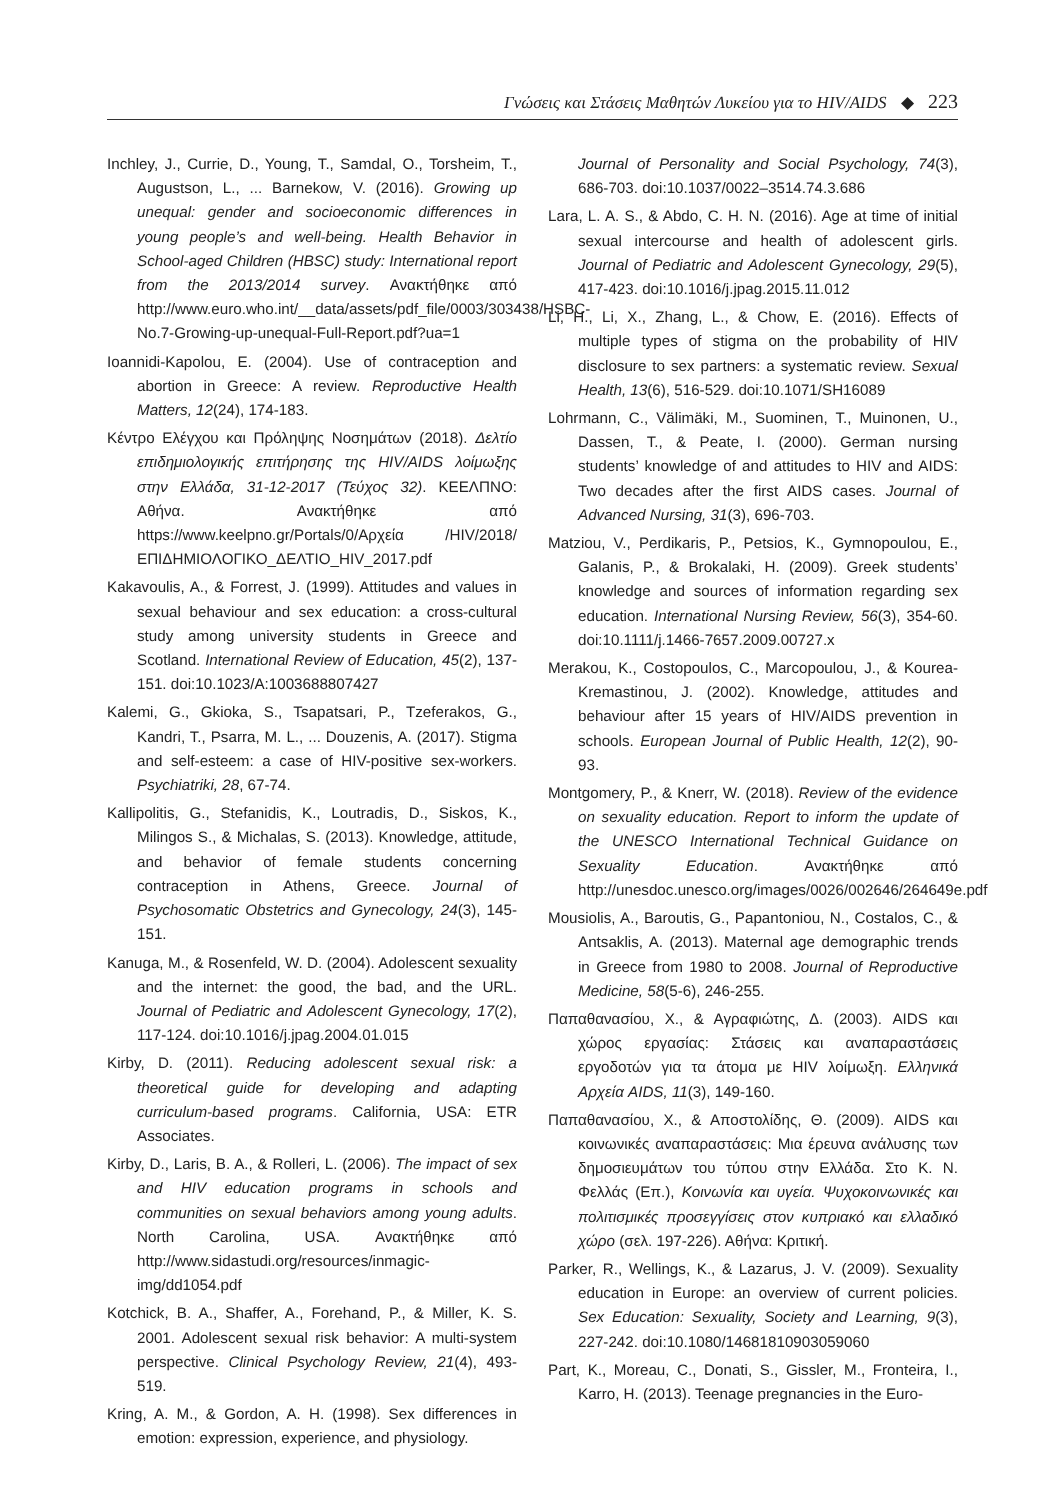Γνώσεις και Στάσεις Μαθητών Λυκείου για το HIV/AIDS ◆ 223
Inchley, J., Currie, D., Young, T., Samdal, O., Torsheim, T., Augustson, L., ... Barnekow, V. (2016). Growing up unequal: gender and socioeconomic differences in young people’s and well-being. Health Behavior in School-aged Children (HBSC) study: International report from the 2013/2014 survey. Ανακτήθηκε από http://www.euro.who.int/__data/assets/pdf_file/0003/303438/HSBC-No.7-Growing-up-unequal-Full-Report.pdf?ua=1
Ioannidi-Kapolou, E. (2004). Use of contraception and abortion in Greece: A review. Reproductive Health Matters, 12(24), 174-183.
Κέντρο Ελέγχου και Πρόληψης Νοσημάτων (2018). Δελτίο επιδημιολογικής επιτήρησης της HIV/AIDS λοίμωξης στην Ελλάδα, 31-12-2017 (Τεύχος 32). ΚΕΕΛΠΝΟ: Αθήνα. Ανακτήθηκε από https://www.keelpno.gr/Portals/0/Αρχεία /HIV/2018/ΕΠΙΔΗΜΙΟΛΟΓΙΚΟ_ΔΕΛΤΙΟ_HIV_2017.pdf
Kakavoulis, A., & Forrest, J. (1999). Attitudes and values in sexual behaviour and sex education: a cross-cultural study among university students in Greece and Scotland. International Review of Education, 45(2), 137-151. doi:10.1023/A:1003688807427
Kalemi, G., Gkioka, S., Tsapatsari, P., Tzeferakos, G., Kandri, T., Psarra, M. L., ... Douzenis, A. (2017). Stigma and self-esteem: a case of HIV-positive sex-workers. Psychiatriki, 28, 67-74.
Kallipolitis, G., Stefanidis, K., Loutradis, D., Siskos, K., Milingos S., & Michalas, S. (2013). Knowledge, attitude, and behavior of female students concerning contraception in Athens, Greece. Journal of Psychosomatic Obstetrics and Gynecology, 24(3), 145-151.
Kanuga, M., & Rosenfeld, W. D. (2004). Adolescent sexuality and the internet: the good, the bad, and the URL. Journal of Pediatric and Adolescent Gynecology, 17(2), 117-124. doi:10.1016/j.jpag.2004.01.015
Kirby, D. (2011). Reducing adolescent sexual risk: a theoretical guide for developing and adapting curriculum-based programs. California, USA: ETR Associates.
Kirby, D., Laris, B. A., & Rolleri, L. (2006). The impact of sex and HIV education programs in schools and communities on sexual behaviors among young adults. North Carolina, USA. Ανακτήθηκε από http://www.sidastudi.org/resources/inmagic-img/dd1054.pdf
Kotchick, B. A., Shaffer, A., Forehand, P., & Miller, K. S. 2001. Adolescent sexual risk behavior: A multi-system perspective. Clinical Psychology Review, 21(4), 493-519.
Kring, A. M., & Gordon, A. H. (1998). Sex differences in emotion: expression, experience, and physiology.
Journal of Personality and Social Psychology, 74(3), 686-703. doi:10.1037/0022–3514.74.3.686
Lara, L. A. S., & Abdo, C. H. N. (2016). Age at time of initial sexual intercourse and health of adolescent girls. Journal of Pediatric and Adolescent Gynecology, 29(5), 417-423. doi:10.1016/j.jpag.2015.11.012
Li, H., Li, X., Zhang, L., & Chow, E. (2016). Effects of multiple types of stigma on the probability of HIV disclosure to sex partners: a systematic review. Sexual Health, 13(6), 516-529. doi:10.1071/SH16089
Lohrmann, C., Välimäki, M., Suominen, T., Muinonen, U., Dassen, T., & Peate, I. (2000). German nursing students’ knowledge of and attitudes to HIV and AIDS: Two decades after the first AIDS cases. Journal of Advanced Nursing, 31(3), 696-703.
Matziou, V., Perdikaris, P., Petsios, K., Gymnopoulou, E., Galanis, P., & Brokalaki, H. (2009). Greek students’ knowledge and sources of information regarding sex education. International Nursing Review, 56(3), 354-60. doi:10.1111/j.1466-7657.2009.00727.x
Merakou, K., Costopoulos, C., Marcopoulou, J., & Kourea-Kremastinou, J. (2002). Knowledge, attitudes and behaviour after 15 years of HIV/AIDS prevention in schools. European Journal of Public Health, 12(2), 90-93.
Montgomery, P., & Knerr, W. (2018). Review of the evidence on sexuality education. Report to inform the update of the UNESCO International Technical Guidance on Sexuality Education. Ανακτήθηκε από http://unesdoc.unesco.org/images/0026/002646/264649e.pdf
Mousiolis, A., Baroutis, G., Papantoniou, N., Costalos, C., & Antsaklis, A. (2013). Maternal age demographic trends in Greece from 1980 to 2008. Journal of Reproductive Medicine, 58(5-6), 246-255.
Παπαθανασίου, Χ., & Αγραφιώτης, Δ. (2003). AIDS και χώρος εργασίας: Στάσεις και αναπαραστάσεις εργοδοτών για τα άτομα με HIV λοίμωξη. Ελληνικά Αρχεία AIDS, 11(3), 149-160.
Παπαθανασίου, Χ., & Αποστολίδης, Θ. (2009). AIDS και κοινωνικές αναπαραστάσεις: Μια έρευνα ανάλυσης των δημοσιευμάτων του τύπου στην Ελλάδα. Στο Κ. Ν. Φελλάς (Επ.), Κοινωνία και υγεία. Ψυχοκοινωνικές και πολιτισμικές προσεγγίσεις στον κυπριακό και ελλαδικό χώρο (σελ. 197-226). Αθήνα: Κριτική.
Parker, R., Wellings, K., & Lazarus, J. V. (2009). Sexuality education in Europe: an overview of current policies. Sex Education: Sexuality, Society and Learning, 9(3), 227-242. doi:10.1080/14681810903059060
Part, K., Moreau, C., Donati, S., Gissler, M., Fronteira, I., Karro, H. (2013). Teenage pregnancies in the Euro-